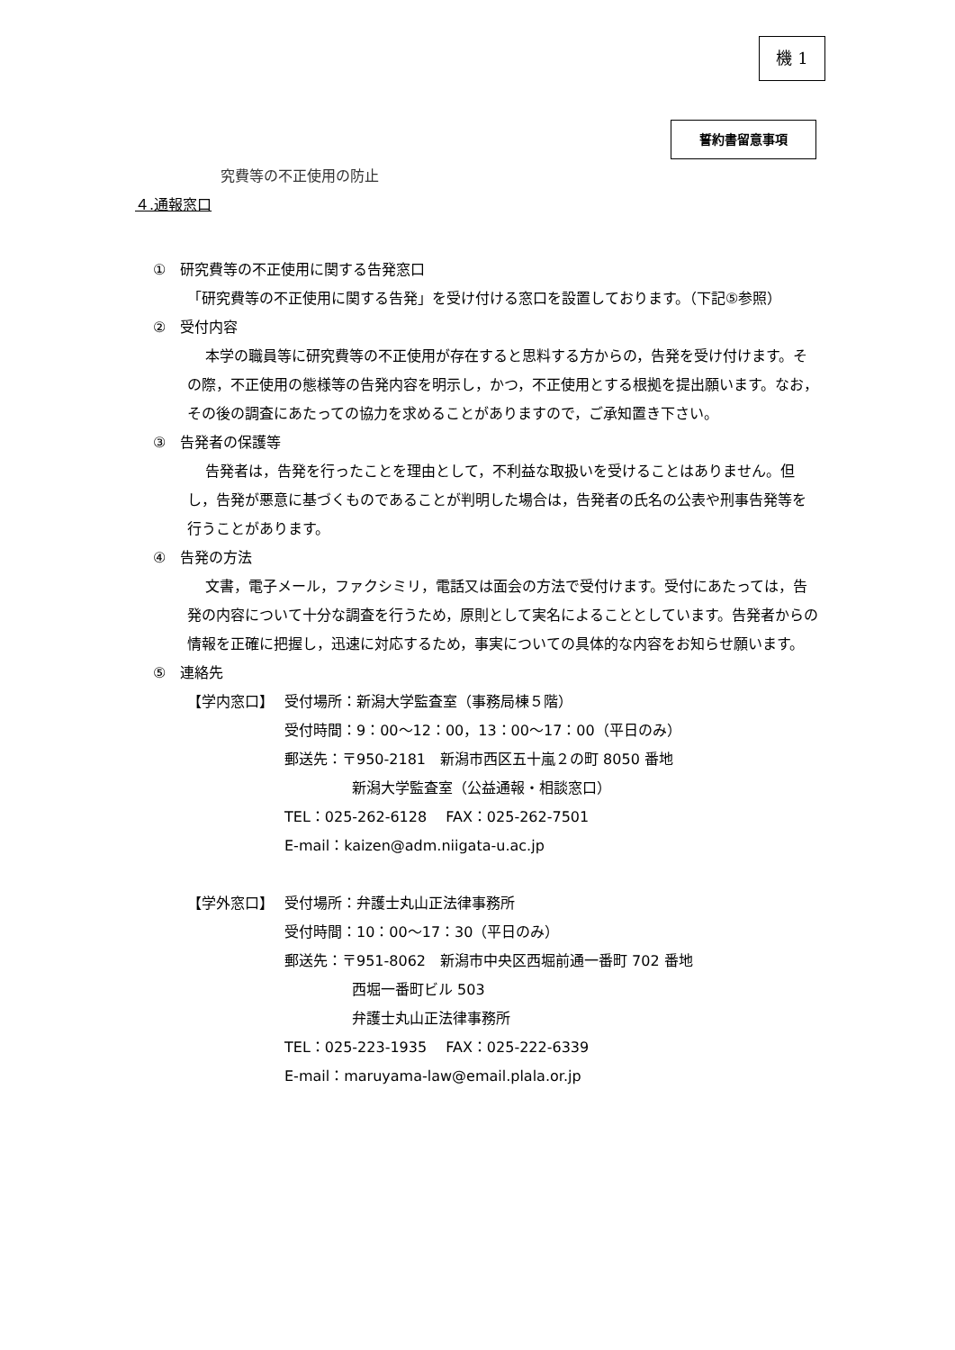機 1
誓約書留意事項
究費等の不正使用の防止
４.通報窓口
①　研究費等の不正使用に関する告発窓口
「研究費等の不正使用に関する告発」を受け付ける窓口を設置しております。（下記⑤参照）
②　受付内容
本学の職員等に研究費等の不正使用が存在すると思料する方からの，告発を受け付けます。その際，不正使用の態様等の告発内容を明示し，かつ，不正使用とする根拠を提出願います。なお，その後の調査にあたっての協力を求めることがありますので，ご承知置き下さい。
③　告発者の保護等
告発者は，告発を行ったことを理由として，不利益な取扱いを受けることはありません。但し，告発が悪意に基づくものであることが判明した場合は，告発者の氏名の公表や刑事告発等を行うことがあります。
④　告発の方法
文書，電子メール，ファクシミリ，電話又は面会の方法で受付けます。受付にあたっては，告発の内容について十分な調査を行うため，原則として実名によることとしています。告発者からの情報を正確に把握し，迅速に対応するため，事実についての具体的な内容をお知らせ願います。
⑤　連絡先
【学内窓口】 受付場所：新潟大学監査室（事務局棟５階）
受付時間：9：00～12：00，13：00～17：00（平日のみ）
郵送先：〒950-2181　新潟市西区五十嵐２の町 8050 番地
新潟大学監査室（公益通報・相談窓口）
TEL：025-262-6128　 FAX：025-262-7501
E-mail：kaizen@adm.niigata-u.ac.jp
【学外窓口】 受付場所：弁護士丸山正法律事務所
受付時間：10：00～17：30（平日のみ）
郵送先：〒951-8062　新潟市中央区西堀前通一番町 702 番地
西堀一番町ビル 503
弁護士丸山正法律事務所
TEL：025-223-1935　 FAX：025-222-6339
E-mail：maruyama-law@email.plala.or.jp